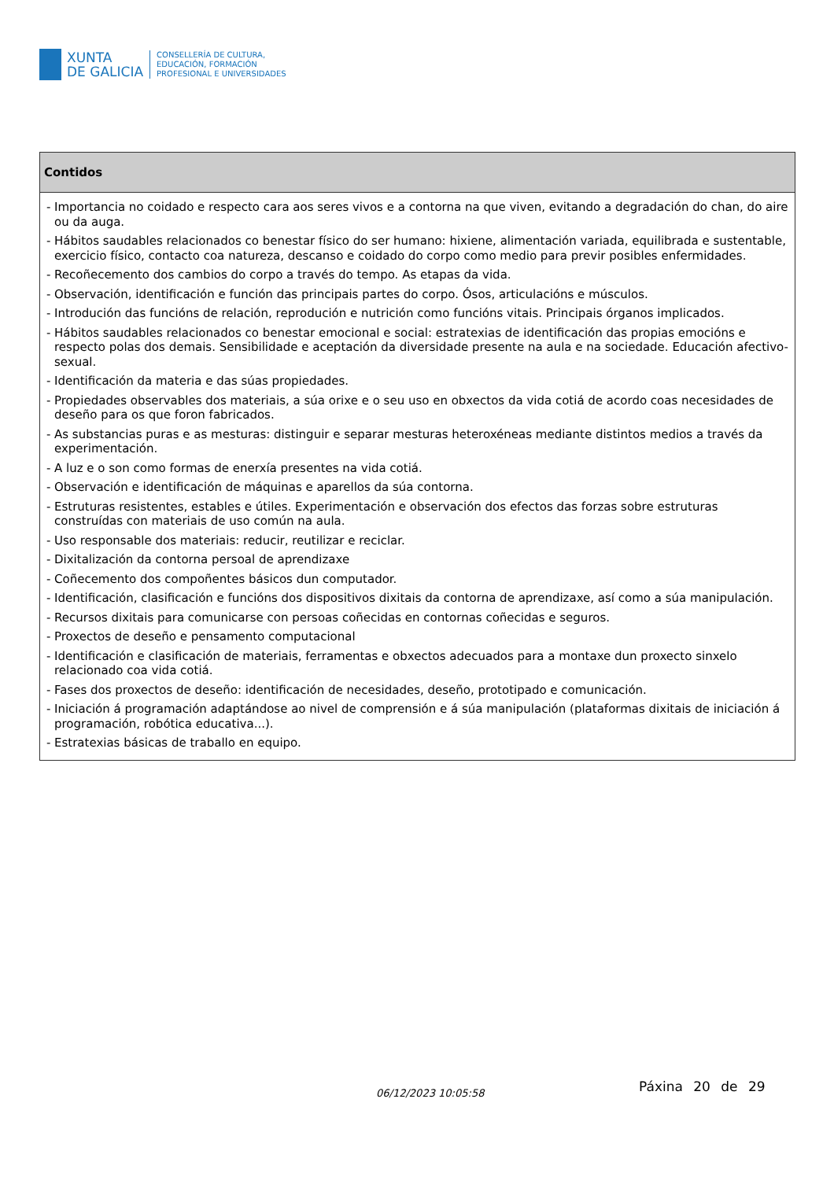XUNTA
DE GALICIA
CONSELLERÍA DE CULTURA,
EDUCACIÓN, FORMACIÓN
PROFESIONAL E UNIVERSIDADES
| Contidos |
| --- |
| - Importancia no coidado e respecto cara aos seres vivos e a contorna na que viven, evitando a degradación do chan, do aire ou da auga. - Hábitos saudables relacionados co benestar físico do ser humano: hixiene, alimentación variada, equilibrada e sustentable, exercicio físico, contacto coa natureza, descanso e coidado do corpo como medio para previr posibles enfermidades. - Recoñecemento dos cambios do corpo a través do tempo. As etapas da vida. - Observación, identificación e función das principais partes do corpo. Ósos, articulacións e músculos. - Introdución das funcións de relación, reprodución e nutrición como funcións vitais. Principais órganos implicados. - Hábitos saudables relacionados co benestar emocional e social: estratexias de identificación das propias emocións e respecto polas dos demais. Sensibilidade e aceptación da diversidade presente na aula e na sociedade. Educación afectivo-sexual. - Identificación da materia e das súas propiedades. - Propiedades observables dos materiais, a súa orixe e o seu uso en obxectos da vida cotiá de acordo coas necesidades de deseño para os que foron fabricados. - As substancias puras e as mesturas: distinguir e separar mesturas heteroxéneas mediante distintos medios a través da experimentación. - A luz e o son como formas de enerxía presentes na vida cotiá. - Observación e identificación de máquinas e aparellos da súa contorna. - Estruturas resistentes, estables e útiles. Experimentación e observación dos efectos das forzas sobre estruturas construídas con materiais de uso común na aula. - Uso responsable dos materiais: reducir, reutilizar e reciclar. - Dixitalización da contorna persoal de aprendizaxe - Coñecemento dos compoñentes básicos dun computador. - Identificación, clasificación e funcións dos dispositivos dixitais da contorna de aprendizaxe, así como a súa manipulación. - Recursos dixitais para comunicarse con persoas coñecidas en contornas coñecidas e seguros. - Proxectos de deseño e pensamento computacional - Identificación e clasificación de materiais, ferramentas e obxectos adecuados para a montaxe dun proxecto sinxelo relacionado coa vida cotiá. - Fases dos proxectos de deseño: identificación de necesidades, deseño, prototipado e comunicación. - Iniciación á programación adaptándose ao nivel de comprensión e á súa manipulación (plataformas dixitais de iniciación á programación, robótica educativa...). - Estratexias básicas de traballo en equipo. |
06/12/2023 10:05:58 Páxina 20 de 29